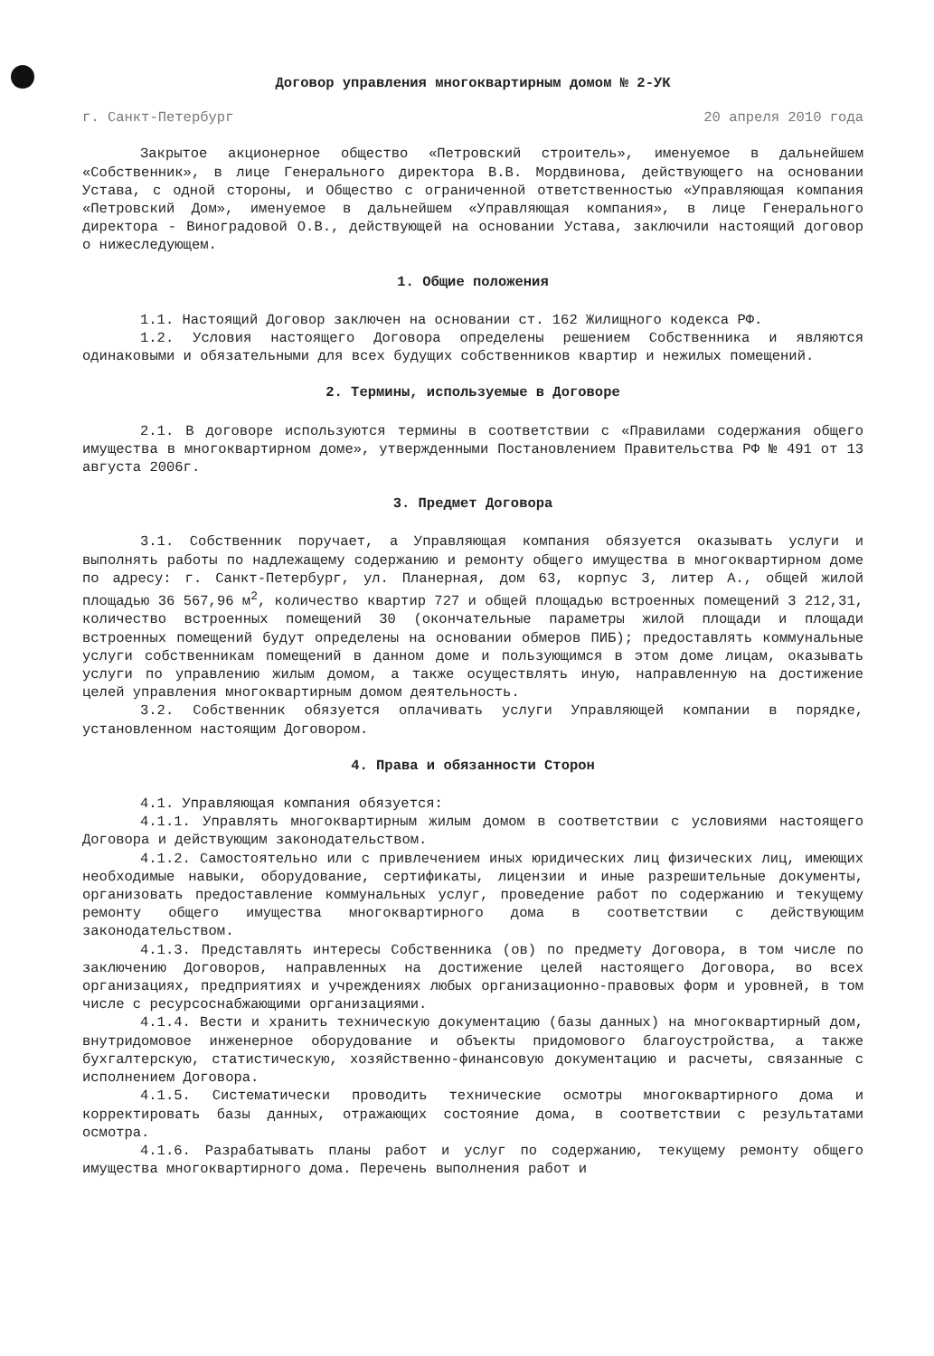Договор управления многоквартирным домом № 2-УК
г. Санкт-Петербург 20 апреля 2010 года
Закрытое акционерное общество «Петровский строитель», именуемое в дальнейшем «Собственник», в лице Генерального директора В.В. Мордвинова, действующего на основании Устава, с одной стороны, и Общество с ограниченной ответственностью «Управляющая компания «Петровский Дом», именуемое в дальнейшем «Управляющая компания», в лице Генерального директора - Виноградовой О.В., действующей на основании Устава, заключили настоящий договор о нижеследующем.
1. Общие положения
1.1. Настоящий Договор заключен на основании ст. 162 Жилищного кодекса РФ.
1.2. Условия настоящего Договора определены решением Собственника и являются одинаковыми и обязательными для всех будущих собственников квартир и нежилых помещений.
2. Термины, используемые в Договоре
2.1. В договоре используются термины в соответствии с «Правилами содержания общего имущества в многоквартирном доме», утвержденными Постановлением Правительства РФ № 491 от 13 августа 2006г.
3. Предмет Договора
3.1. Собственник поручает, а Управляющая компания обязуется оказывать услуги и выполнять работы по надлежащему содержанию и ремонту общего имущества в многоквартирном доме по адресу: г. Санкт-Петербург, ул. Планерная, дом 63, корпус 3, литер А., общей жилой площадью 36 567,96 м<sup>2</sup>, количество квартир 727 и общей площадью встроенных помещений 3 212,31, количество встроенных помещений 30 (окончательные параметры жилой площади и площади встроенных помещений будут определены на основании обмеров ПИБ); предоставлять коммунальные услуги собственникам помещений в данном доме и пользующимся в этом доме лицам, оказывать услуги по управлению жилым домом, а также осуществлять иную, направленную на достижение целей управления многоквартирным домом деятельность.
3.2. Собственник обязуется оплачивать услуги Управляющей компании в порядке, установленном настоящим Договором.
4. Права и обязанности Сторон
4.1. Управляющая компания обязуется:
4.1.1. Управлять многоквартирным жилым домом в соответствии с условиями настоящего Договора и действующим законодательством.
4.1.2. Самостоятельно или с привлечением иных юридических лиц физических лиц, имеющих необходимые навыки, оборудование, сертификаты, лицензии и иные разрешительные документы, организовать предоставление коммунальных услуг, проведение работ по содержанию и текущему ремонту общего имущества многоквартирного дома в соответствии с действующим законодательством.
4.1.3. Представлять интересы Собственника (ов) по предмету Договора, в том числе по заключению Договоров, направленных на достижение целей настоящего Договора, во всех организациях, предприятиях и учреждениях любых организационно-правовых форм и уровней, в том числе с ресурсоснабжающими организациями.
4.1.4. Вести и хранить техническую документацию (базы данных) на многоквартирный дом, внутридомовое инженерное оборудование и объекты придомового благоустройства, а также бухгалтерскую, статистическую, хозяйственно-финансовую документацию и расчеты, связанные с исполнением Договора.
4.1.5. Систематически проводить технические осмотры многоквартирного дома и корректировать базы данных, отражающих состояние дома, в соответствии с результатами осмотра.
4.1.6. Разрабатывать планы работ и услуг по содержанию, текущему ремонту общего имущества многоквартирного дома. Перечень выполнения работ и